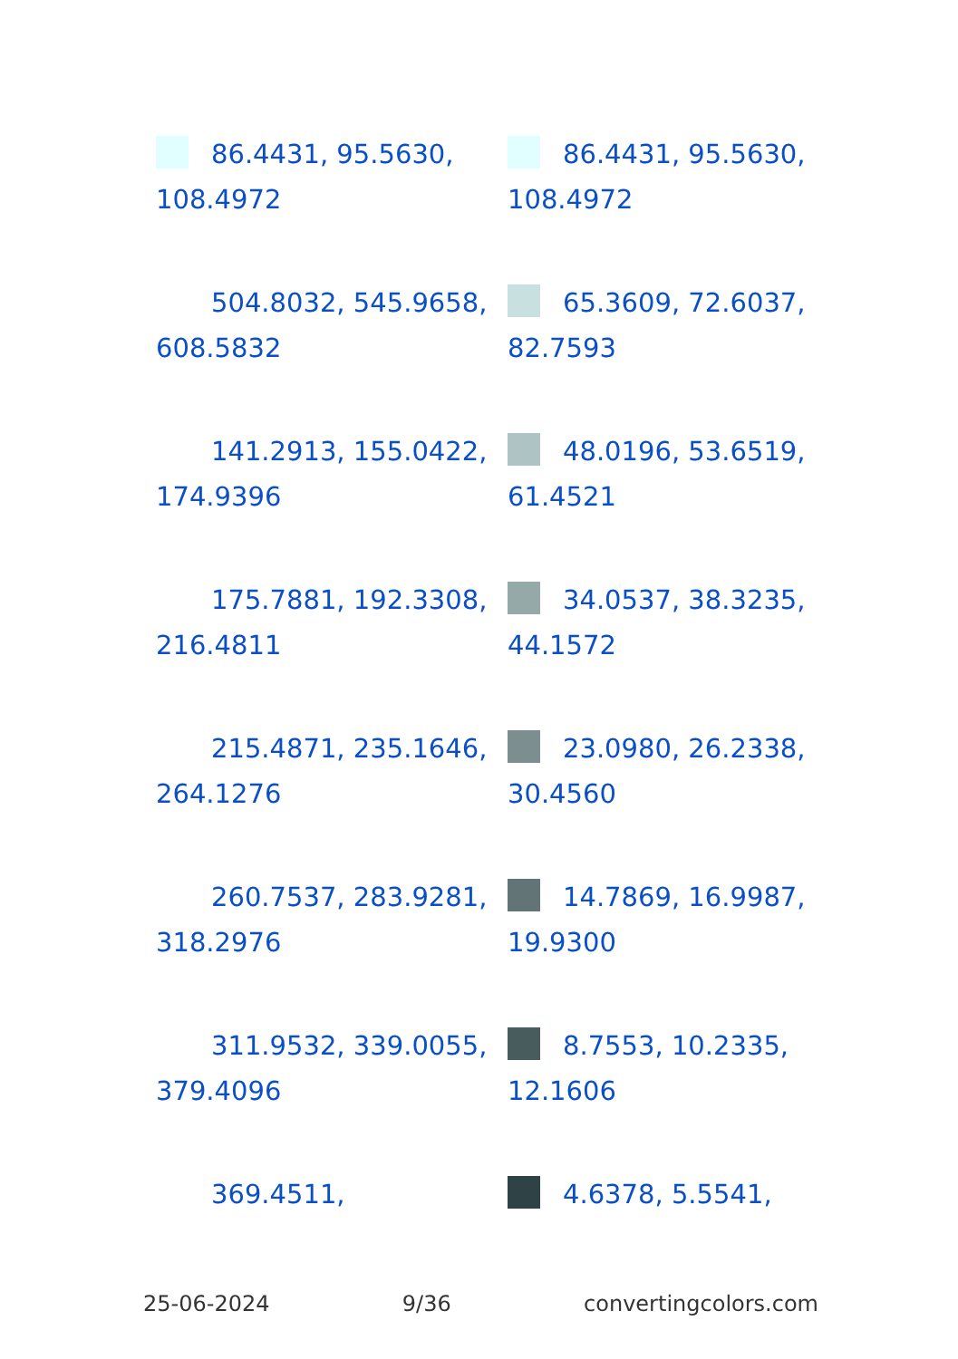86.4431, 95.5630, 108.4972
86.4431, 95.5630, 108.4972
504.8032, 545.9658, 608.5832
65.3609, 72.6037, 82.7593
141.2913, 155.0422, 174.9396
48.0196, 53.6519, 61.4521
175.7881, 192.3308, 216.4811
34.0537, 38.3235, 44.1572
215.4871, 235.1646, 264.1276
23.0980, 26.2338, 30.4560
260.7537, 283.9281, 318.2976
14.7869, 16.9987, 19.9300
311.9532, 339.0055, 379.4096
8.7553, 10.2335, 12.1606
369.4511,
4.6378, 5.5541,
25-06-2024 9/36 convertingcolors.com